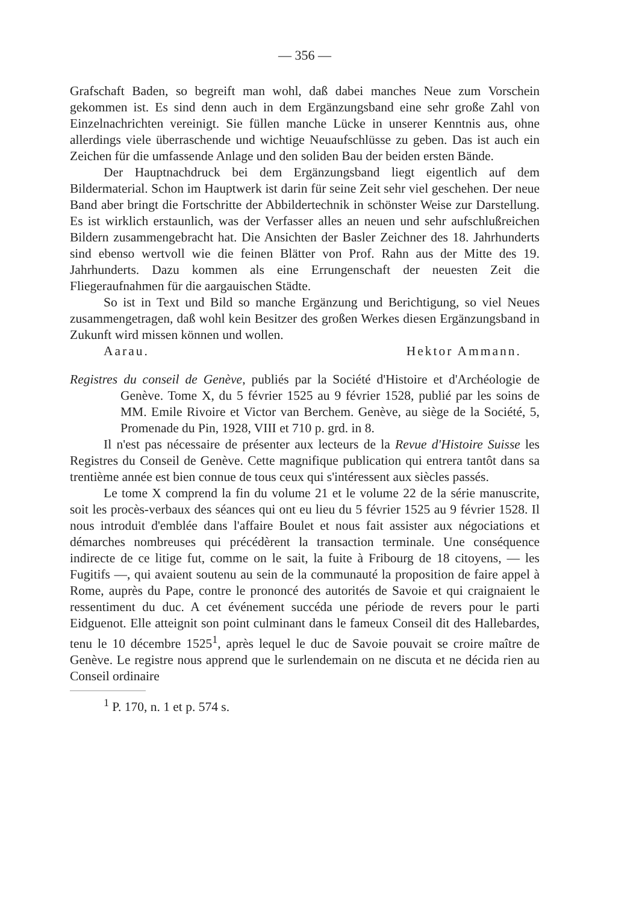— 356 —
Grafschaft Baden, so begreift man wohl, daß dabei manches Neue zum Vorschein gekommen ist. Es sind denn auch in dem Ergänzungsband eine sehr große Zahl von Einzelnachrichten vereinigt. Sie füllen manche Lücke in unserer Kenntnis aus, ohne allerdings viele überraschende und wichtige Neuaufschlüsse zu geben. Das ist auch ein Zeichen für die umfassende Anlage und den soliden Bau der beiden ersten Bände.
Der Hauptnachdruck bei dem Ergänzungsband liegt eigentlich auf dem Bildermaterial. Schon im Hauptwerk ist darin für seine Zeit sehr viel geschehen. Der neue Band aber bringt die Fortschritte der Abbildertechnik in schönster Weise zur Darstellung. Es ist wirklich erstaunlich, was der Verfasser alles an neuen und sehr aufschlußreichen Bildern zusammengebracht hat. Die Ansichten der Basler Zeichner des 18. Jahrhunderts sind ebenso wertvoll wie die feinen Blätter von Prof. Rahn aus der Mitte des 19. Jahrhunderts. Dazu kommen als eine Errungenschaft der neuesten Zeit die Fliegeraufnahmen für die aargauischen Städte.
So ist in Text und Bild so manche Ergänzung und Berichtigung, so viel Neues zusammengetragen, daß wohl kein Besitzer des großen Werkes diesen Ergänzungsband in Zukunft wird missen können und wollen.
Aarau. Hektor Ammann.
Registres du conseil de Genève, publiés par la Société d'Histoire et d'Archéologie de Genève. Tome X, du 5 février 1525 au 9 février 1528, publié par les soins de MM. Emile Rivoire et Victor van Berchem. Genève, au siège de la Société, 5, Promenade du Pin, 1928, VIII et 710 p. grd. in 8.
Il n'est pas nécessaire de présenter aux lecteurs de la Revue d'Histoire Suisse les Registres du Conseil de Genève. Cette magnifique publication qui entrera tantôt dans sa trentième année est bien connue de tous ceux qui s'intéressent aux siècles passés.
Le tome X comprend la fin du volume 21 et le volume 22 de la série manuscrite, soit les procès-verbaux des séances qui ont eu lieu du 5 février 1525 au 9 février 1528. Il nous introduit d'emblée dans l'affaire Boulet et nous fait assister aux négociations et démarches nombreuses qui précédèrent la transaction terminale. Une conséquence indirecte de ce litige fut, comme on le sait, la fuite à Fribourg de 18 citoyens, — les Fugitifs —, qui avaient soutenu au sein de la communauté la proposition de faire appel à Rome, auprès du Pape, contre le prononcé des autorités de Savoie et qui craignaient le ressentiment du duc. A cet événement succéda une période de revers pour le parti Eidguenot. Elle atteignit son point culminant dans le fameux Conseil dit des Hallebardes, tenu le 10 décembre 1525<sup>1</sup>, après lequel le duc de Savoie pouvait se croire maître de Genève. Le registre nous apprend que le surlendemain on ne discuta et ne décida rien au Conseil ordinaire
<sup>1</sup> P. 170, n. 1 et p. 574 s.